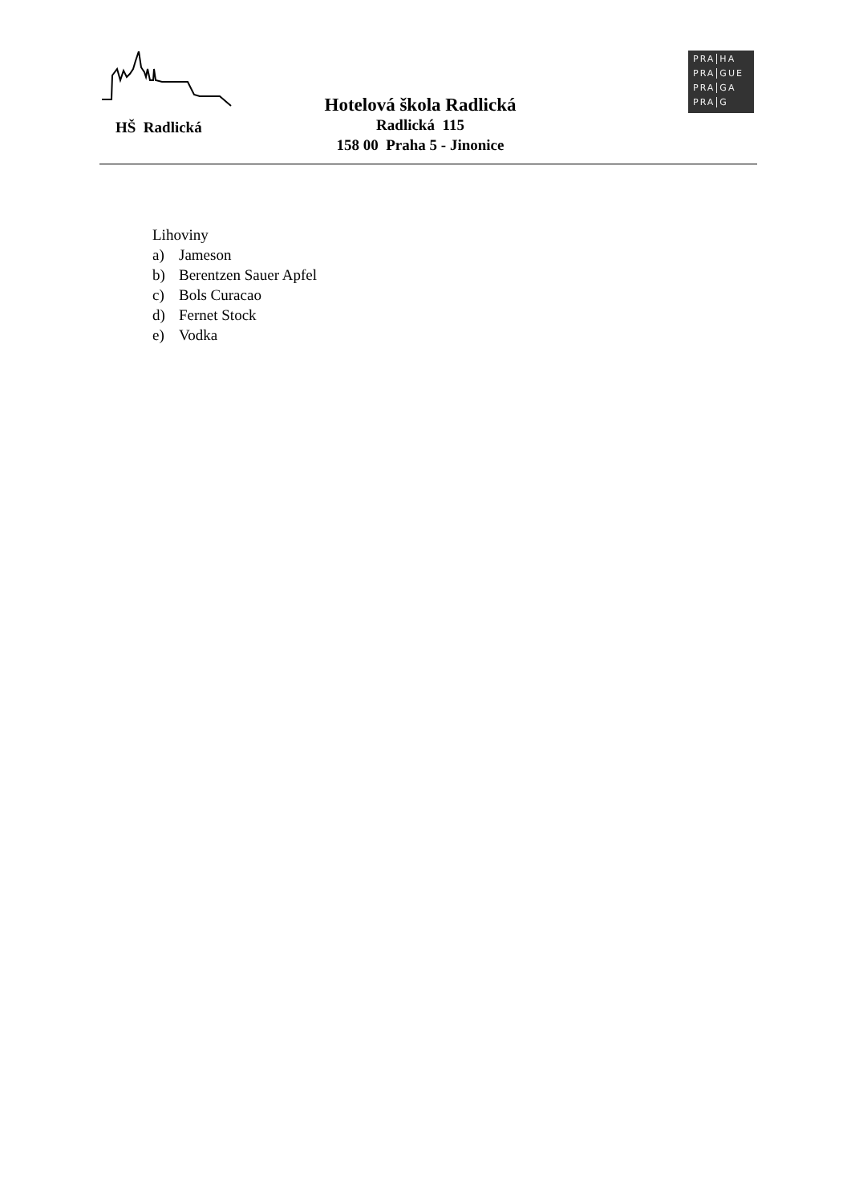HŠ Radlická
Hotelová škola Radlická
Radlická 115
158 00 Praha 5 - Jinonice
PRA HA
PRA GUE
PRA GA
PRA G
Lihoviny
a) Jameson
b) Berentzen Sauer Apfel
c) Bols Curacao
d) Fernet Stock
e) Vodka